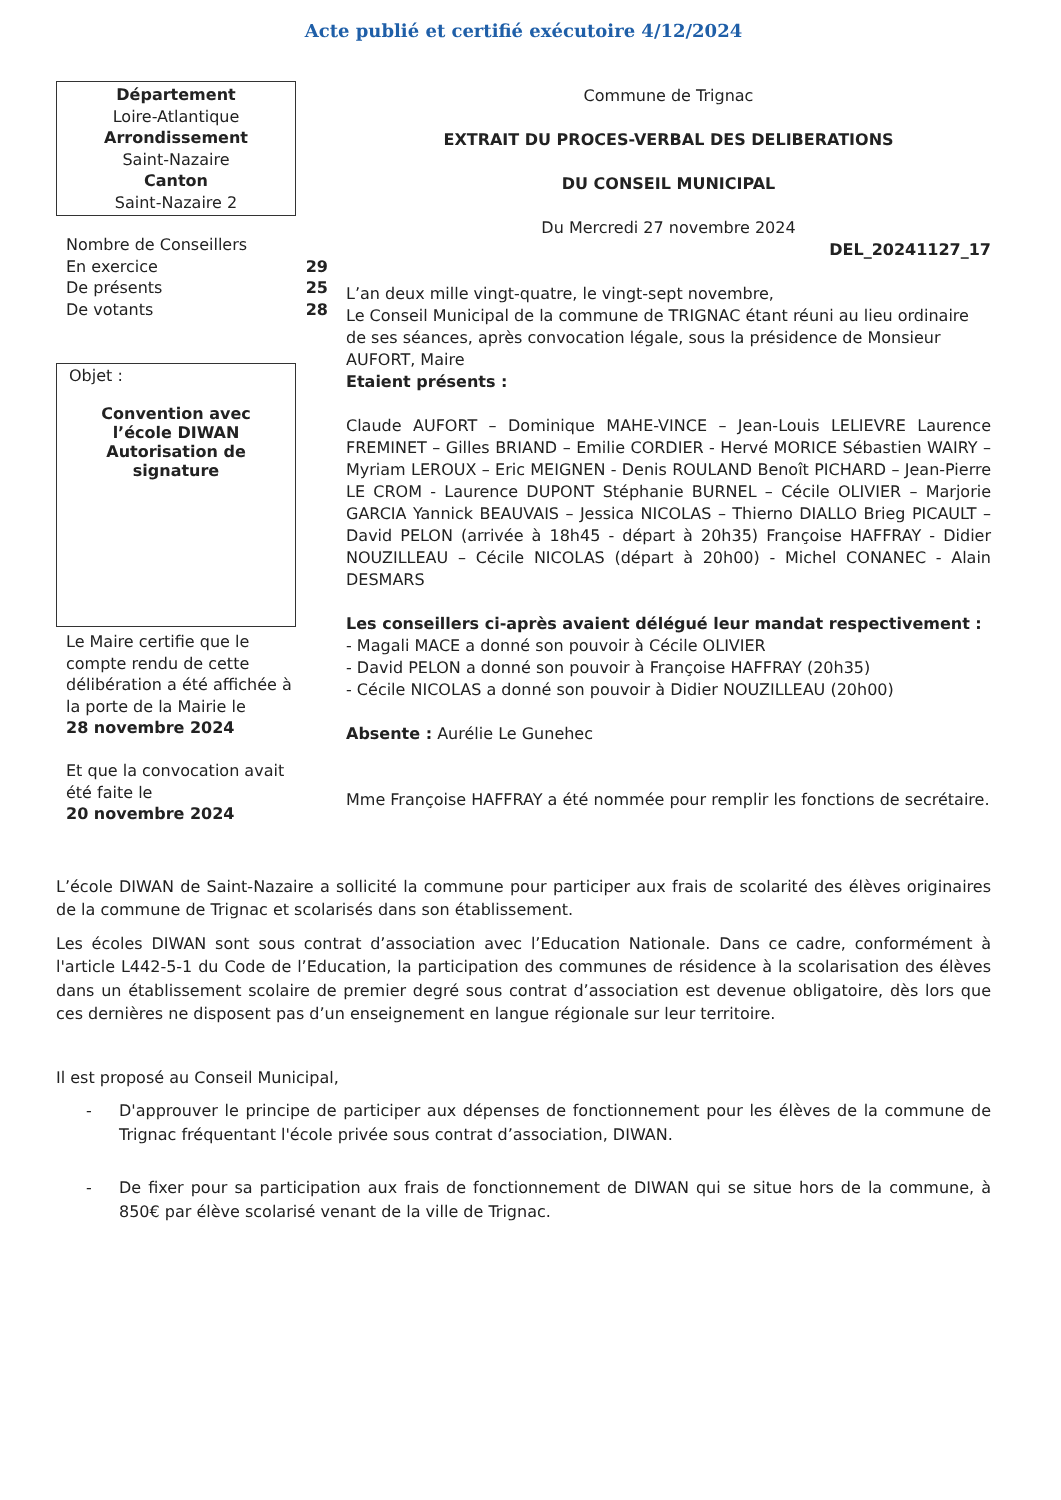Acte publié et certifié exécutoire 4/12/2024
Département
Loire-Atlantique
Arrondissement
Saint-Nazaire
Canton
Saint-Nazaire 2
Nombre de Conseillers
En exercice 29
De présents 25
De votants 28
Objet :
Convention avec l’école DIWAN Autorisation de signature
Le Maire certifie que le compte rendu de cette délibération a été affichée à la porte de la Mairie le
28 novembre 2024
Et que la convocation avait été faite le
20 novembre 2024
Commune de Trignac
EXTRAIT DU PROCES-VERBAL DES DELIBERATIONS
DU CONSEIL MUNICIPAL
Du Mercredi 27 novembre 2024
DEL_20241127_17
L’an deux mille vingt-quatre, le vingt-sept novembre,
Le Conseil Municipal de la commune de TRIGNAC étant réuni au lieu ordinaire de ses séances, après convocation légale, sous la présidence de Monsieur AUFORT, Maire
Etaient présents :
Claude AUFORT – Dominique MAHE-VINCE – Jean-Louis LELIEVRE Laurence FREMINET – Gilles BRIAND – Emilie CORDIER - Hervé MORICE Sébastien WAIRY – Myriam LEROUX – Eric MEIGNEN - Denis ROULAND Benoît PICHARD – Jean-Pierre LE CROM - Laurence DUPONT Stéphanie BURNEL – Cécile OLIVIER – Marjorie GARCIA Yannick BEAUVAIS – Jessica NICOLAS – Thierno DIALLO Brieg PICAULT – David PELON (arrivée à 18h45 - départ à 20h35) Françoise HAFFRAY - Didier NOUZILLEAU – Cécile NICOLAS (départ à 20h00) - Michel CONANEC - Alain DESMARS
Les conseillers ci-après avaient délégué leur mandat respectivement :
- Magali MACE a donné son pouvoir à Cécile OLIVIER
- David PELON a donné son pouvoir à Françoise HAFFRAY (20h35)
- Cécile NICOLAS a donné son pouvoir à Didier NOUZILLEAU (20h00)
Absente : Aurélie Le Gunehec
Mme Françoise HAFFRAY a été nommée pour remplir les fonctions de secrétaire.
L’école DIWAN de Saint-Nazaire a sollicité la commune pour participer aux frais de scolarité des élèves originaires de la commune de Trignac et scolarisés dans son établissement.
Les écoles DIWAN sont sous contrat d’association avec l’Education Nationale. Dans ce cadre, conformément à l'article L442-5-1 du Code de l’Education, la participation des communes de résidence à la scolarisation des élèves dans un établissement scolaire de premier degré sous contrat d’association est devenue obligatoire, dès lors que ces dernières ne disposent pas d’un enseignement en langue régionale sur leur territoire.
Il est proposé au Conseil Municipal,
- D'approuver le principe de participer aux dépenses de fonctionnement pour les élèves de la commune de Trignac fréquentant l'école privée sous contrat d’association, DIWAN.
- De fixer pour sa participation aux frais de fonctionnement de DIWAN qui se situe hors de la commune, à 850€ par élève scolarisé venant de la ville de Trignac.